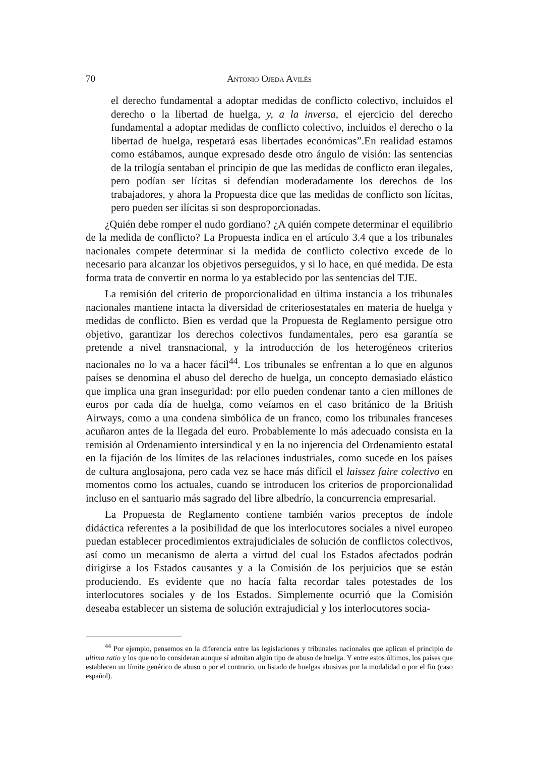70 Antonio Ojeda Avilés
el derecho fundamental a adoptar medidas de conflicto colectivo, incluidos el derecho o la libertad de huelga, y, a la inversa, el ejercicio del derecho fundamental a adoptar medidas de conflicto colectivo, incluidos el derecho o la libertad de huelga, respetará esas libertades económicas”.En realidad estamos como estábamos, aunque expresado desde otro ángulo de visión: las sentencias de la trilogía sentaban el principio de que las medidas de conflicto eran ilegales, pero podían ser lícitas si defendían moderadamente los derechos de los trabajadores, y ahora la Propuesta dice que las medidas de conflicto son lícitas, pero pueden ser ilícitas si son desproporcionadas.
¿Quién debe romper el nudo gordiano? ¿A quién compete determinar el equilibrio de la medida de conflicto? La Propuesta indica en el artículo 3.4 que a los tribunales nacionales compete determinar si la medida de conflicto colectivo excede de lo necesario para alcanzar los objetivos perseguidos, y si lo hace, en qué medida. De esta forma trata de convertir en norma lo ya establecido por las sentencias del TJE.
La remisión del criterio de proporcionalidad en última instancia a los tribunales nacionales mantiene intacta la diversidad de criteriosestatales en materia de huelga y medidas de conflicto. Bien es verdad que la Propuesta de Reglamento persigue otro objetivo, garantizar los derechos colectivos fundamentales, pero esa garantía se pretende a nivel transnacional, y la introducción de los heterogéneos criterios nacionales no lo va a hacer fácil<sup>44</sup>. Los tribunales se enfrentan a lo que en algunos países se denomina el abuso del derecho de huelga, un concepto demasiado elástico que implica una gran inseguridad: por ello pueden condenar tanto a cien millones de euros por cada día de huelga, como veíamos en el caso británico de la British Airways, como a una condena simbólica de un franco, como los tribunales franceses acuñaron antes de la llegada del euro. Probablemente lo más adecuado consista en la remisión al Ordenamiento intersindical y en la no injerencia del Ordenamiento estatal en la fijación de los límites de las relaciones industriales, como sucede en los países de cultura anglosajona, pero cada vez se hace más difícil el laissez faire colectivo en momentos como los actuales, cuando se introducen los criterios de proporcionalidad incluso en el santuario más sagrado del libre albedrío, la concurrencia empresarial.
La Propuesta de Reglamento contiene también varios preceptos de índole didáctica referentes a la posibilidad de que los interlocutores sociales a nivel europeo puedan establecer procedimientos extrajudiciales de solución de conflictos colectivos, así como un mecanismo de alerta a virtud del cual los Estados afectados podrán dirigirse a los Estados causantes y a la Comisión de los perjuicios que se están produciendo. Es evidente que no hacía falta recordar tales potestades de los interlocutores sociales y de los Estados. Simplemente ocurrió que la Comisión deseaba establecer un sistema de solución extrajudicial y los interlocutores socia-
<sup>44</sup> Por ejemplo, pensemos en la diferencia entre las legislaciones y tribunales nacionales que aplican el principio de ultima ratio y los que no lo consideran aunque sí admitan algún tipo de abuso de huelga. Y entre estos últimos, los países que establecen un límite genérico de abuso o por el contrario, un listado de huelgas abusivas por la modalidad o por el fin (caso español).